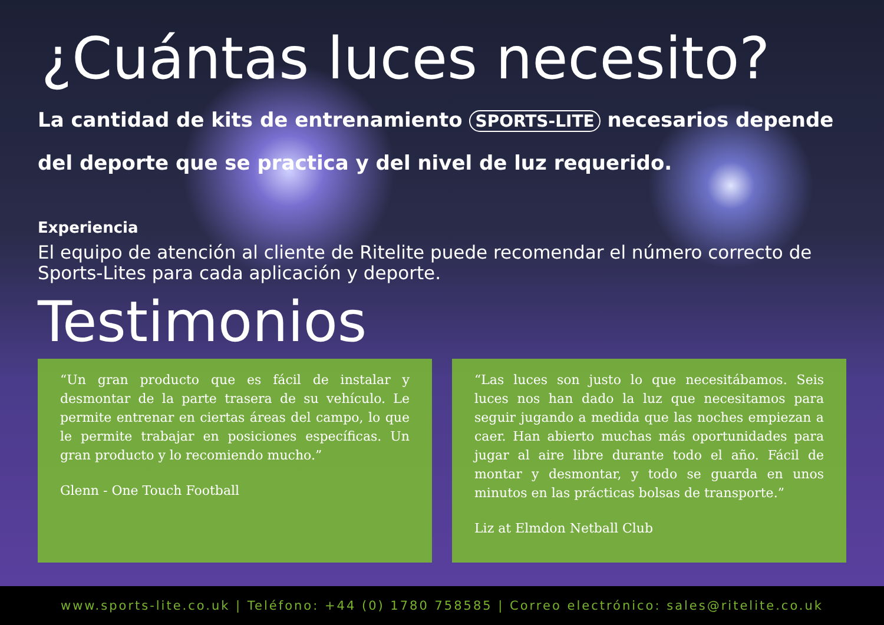¿Cuántas luces necesito?
La cantidad de kits de entrenamiento SPORTS-LITE necesarios depende del deporte que se practica y del nivel de luz requerido.
Experiencia
El equipo de atención al cliente de Ritelite puede recomendar el número correcto de Sports-Lites para cada aplicación y deporte.
Testimonios
“Un gran producto que es fácil de instalar y desmontar de la parte trasera de su vehículo. Le permite entrenar en ciertas áreas del campo, lo que le permite trabajar en posiciones específicas. Un gran producto y lo recomiendo mucho.”
Glenn - One Touch Football
“Las luces son justo lo que necesitábamos. Seis luces nos han dado la luz que necesitamos para seguir jugando a medida que las noches empiezan a caer. Han abierto muchas más oportunidades para jugar al aire libre durante todo el año. Fácil de montar y desmontar, y todo se guarda en unos minutos en las prácticas bolsas de transporte.”
Liz at Elmdon Netball Club
www.sports-lite.co.uk | Teléfono: +44 (0) 1780 758585 | Correo electrónico: sales@ritelite.co.uk